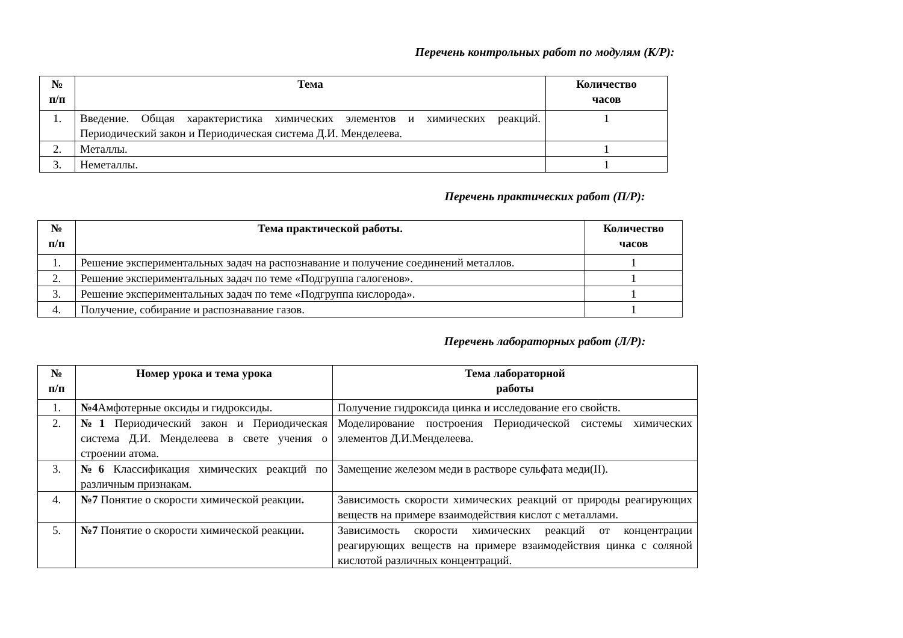Перечень контрольных работ по модулям (К/Р):
| № п/п | Тема | Количество часов |
| --- | --- | --- |
| 1. | Введение. Общая характеристика химических элементов и химических реакций. Периодический закон и Периодическая система Д.И. Менделеева. | 1 |
| 2. | Металлы. | 1 |
| 3. | Неметаллы. | 1 |
Перечень практических работ (П/Р):
| № п/п | Тема практической работы. | Количество часов |
| --- | --- | --- |
| 1. | Решение экспериментальных задач на распознавание и получение соединений металлов. | 1 |
| 2. | Решение экспериментальных задач по теме «Подгруппа галогенов». | 1 |
| 3. | Решение экспериментальных задач по теме «Подгруппа кислорода». | 1 |
| 4. | Получение, собирание и распознавание газов. | 1 |
Перечень лабораторных работ (Л/Р):
| № п/п | Номер урока и тема урока | Тема лабораторной работы |
| --- | --- | --- |
| 1. | №4 Амфотерные оксиды и гидроксиды. | Получение гидроксида цинка и исследование его свойств. |
| 2. | №1 Периодический закон и Периодическая система Д.И. Менделеева в свете учения о строении атома. | Моделирование построения Периодической системы химических элементов Д.И.Менделеева. |
| 3. | №6 Классификация химических реакций по различным признакам. | Замещение железом меди в растворе сульфата меди(II). |
| 4. | №7 Понятие о скорости химической реакции . | Зависимость скорости химических реакций от природы реагирующих веществ на примере взаимодействия кислот с металлами. |
| 5. | №7 Понятие о скорости химической реакции . | Зависимость скорости химических реакций от концентрации реагирующих веществ на примере взаимодействия цинка с соляной кислотой различных концентраций. |